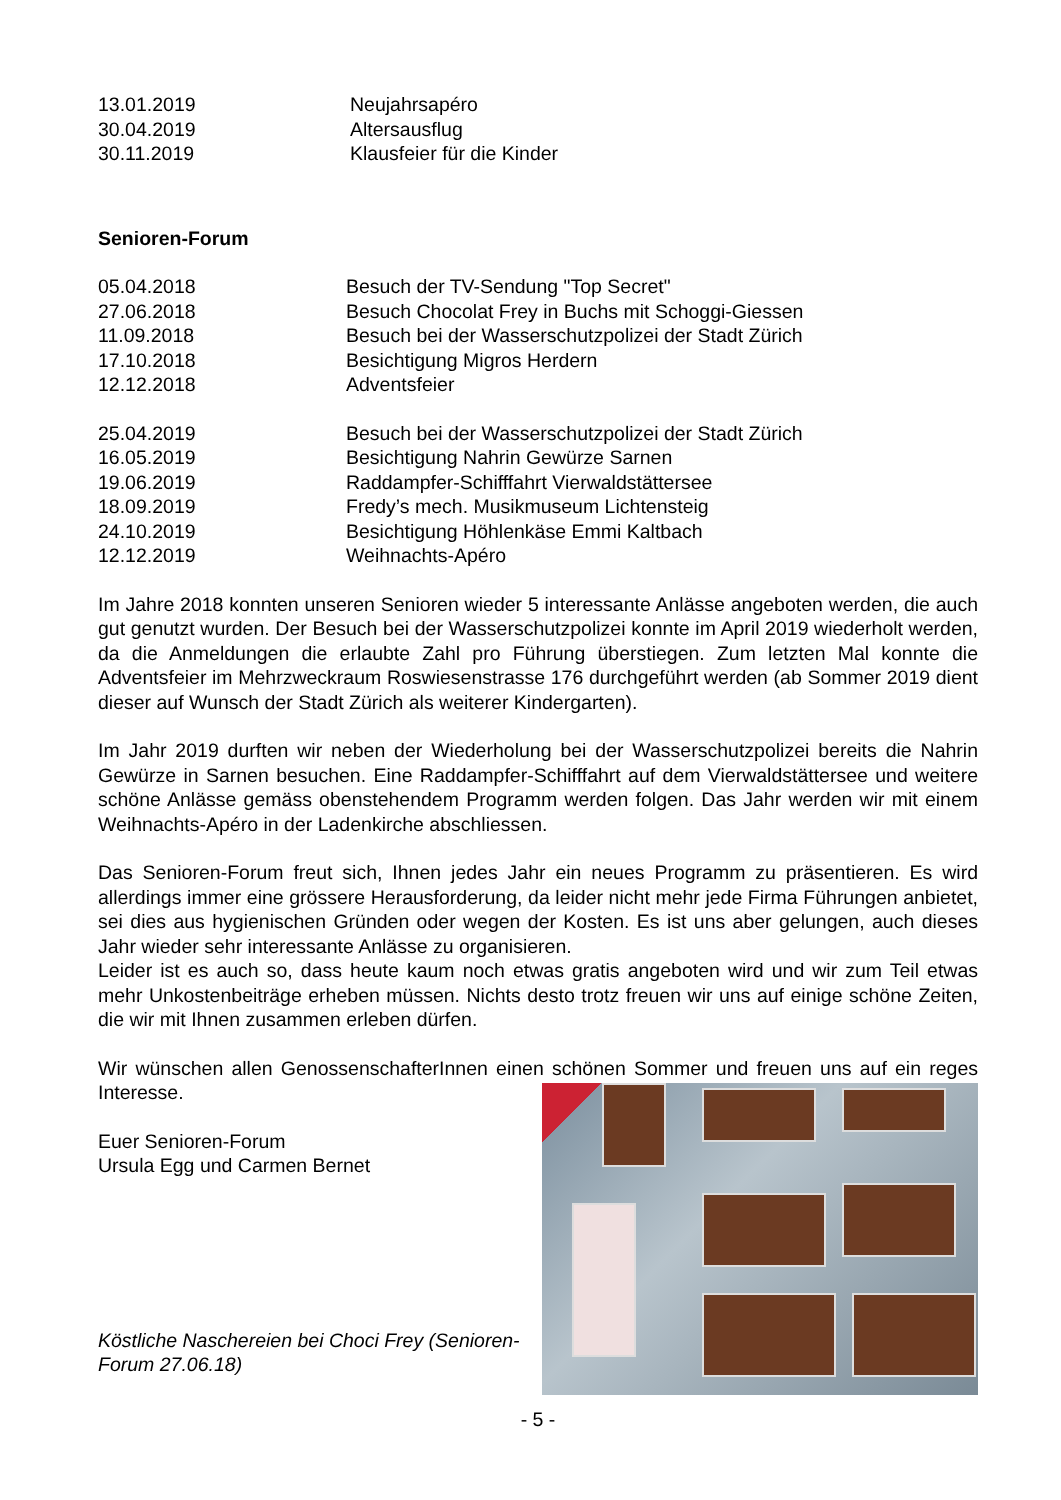13.01.2019 Neujahrsapéro
30.04.2019 Altersausflug
30.11.2019 Klausfeier für die Kinder
Senioren-Forum
05.04.2018 Besuch der TV-Sendung "Top Secret"
27.06.2018 Besuch Chocolat Frey in Buchs mit Schoggi-Giessen
11.09.2018 Besuch bei der Wasserschutzpolizei der Stadt Zürich
17.10.2018 Besichtigung Migros Herdern
12.12.2018 Adventsfeier
25.04.2019 Besuch bei der Wasserschutzpolizei der Stadt Zürich
16.05.2019 Besichtigung Nahrin Gewürze Sarnen
19.06.2019 Raddampfer-Schifffahrt Vierwaldstättersee
18.09.2019 Fredy’s mech. Musikmuseum Lichtensteig
24.10.2019 Besichtigung Höhlenkäse Emmi Kaltbach
12.12.2019 Weihnachts-Apéro
Im Jahre 2018 konnten unseren Senioren wieder 5 interessante Anlässe angeboten werden, die auch gut genutzt wurden. Der Besuch bei der Wasserschutzpolizei konnte im April 2019 wiederholt werden, da die Anmeldungen die erlaubte Zahl pro Führung überstiegen. Zum letzten Mal konnte die Adventsfeier im Mehrzweckraum Roswiesenstrasse 176 durchgeführt werden (ab Sommer 2019 dient dieser auf Wunsch der Stadt Zürich als weiterer Kindergarten).
Im Jahr 2019 durften wir neben der Wiederholung bei der Wasserschutzpolizei bereits die Nahrin Gewürze in Sarnen besuchen. Eine Raddampfer-Schifffahrt auf dem Vierwaldstättersee und weitere schöne Anlässe gemäss obenstehendem Programm werden folgen. Das Jahr werden wir mit einem Weihnachts-Apéro in der Ladenkirche abschliessen.
Das Senioren-Forum freut sich, Ihnen jedes Jahr ein neues Programm zu präsentieren. Es wird allerdings immer eine grössere Herausforderung, da leider nicht mehr jede Firma Führungen anbietet, sei dies aus hygienischen Gründen oder wegen der Kosten. Es ist uns aber gelungen, auch dieses Jahr wieder sehr interessante Anlässe zu organisieren.
Leider ist es auch so, dass heute kaum noch etwas gratis angeboten wird und wir zum Teil etwas mehr Unkostenbeiträge erheben müssen. Nichts desto trotz freuen wir uns auf einige schöne Zeiten, die wir mit Ihnen zusammen erleben dürfen.
Wir wünschen allen GenossenschafterInnen einen schönen Sommer und freuen uns auf ein reges Interesse.
Euer Senioren-Forum
Ursula Egg und Carmen Bernet
Köstliche Naschereien bei Choci Frey (Senioren-Forum 27.06.18)
- 5 -